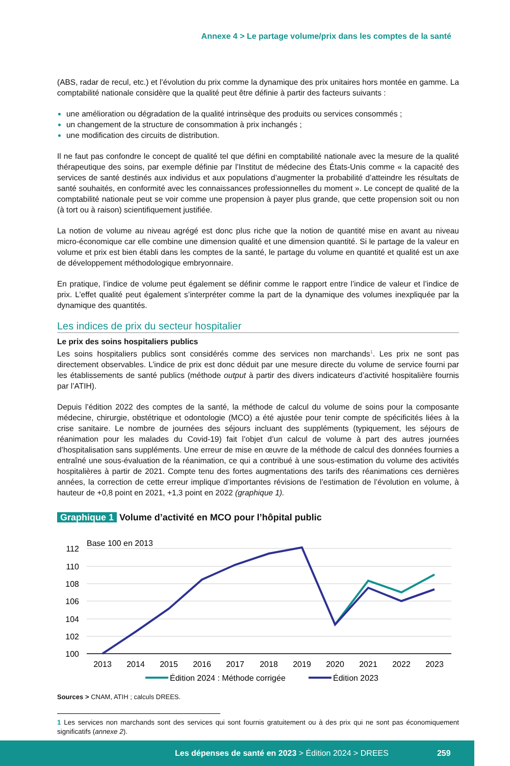Annexe 4 > Le partage volume/prix dans les comptes de la santé
(ABS, radar de recul, etc.) et l’évolution du prix comme la dynamique des prix unitaires hors montée en gamme. La comptabilité nationale considère que la qualité peut être définie à partir des facteurs suivants :
une amélioration ou dégradation de la qualité intrinsèque des produits ou services consommés ;
un changement de la structure de consommation à prix inchangés ;
une modification des circuits de distribution.
Il ne faut pas confondre le concept de qualité tel que défini en comptabilité nationale avec la mesure de la qualité thérapeutique des soins, par exemple définie par l’Institut de médecine des États-Unis comme « la capacité des services de santé destinés aux individus et aux populations d’augmenter la probabilité d’atteindre les résultats de santé souhaités, en conformité avec les connaissances professionnelles du moment ». Le concept de qualité de la comptabilité nationale peut se voir comme une propension à payer plus grande, que cette propension soit ou non (à tort ou à raison) scientifiquement justifiée.
La notion de volume au niveau agrégé est donc plus riche que la notion de quantité mise en avant au niveau micro-économique car elle combine une dimension qualité et une dimension quantité. Si le partage de la valeur en volume et prix est bien établi dans les comptes de la santé, le partage du volume en quantité et qualité est un axe de développement méthodologique embryonnaire.
En pratique, l’indice de volume peut également se définir comme le rapport entre l’indice de valeur et l’indice de prix. L’effet qualité peut également s’interpréter comme la part de la dynamique des volumes inexpliquée par la dynamique des quantités.
Les indices de prix du secteur hospitalier
Le prix des soins hospitaliers publics
Les soins hospitaliers publics sont considérés comme des services non marchands<sup>1</sup>. Les prix ne sont pas directement observables. L’indice de prix est donc déduit par une mesure directe du volume de service fourni par les établissements de santé publics (méthode output à partir des divers indicateurs d’activité hospitalière fournis par l’ATIH).
Depuis l’édition 2022 des comptes de la santé, la méthode de calcul du volume de soins pour la composante médecine, chirurgie, obstétrique et odontologie (MCO) a été ajustée pour tenir compte de spécificités liées à la crise sanitaire. Le nombre de journées des séjours incluant des suppléments (typiquement, les séjours de réanimation pour les malades du Covid-19) fait l’objet d’un calcul de volume à part des autres journées d’hospitalisation sans suppléments. Une erreur de mise en œuvre de la méthode de calcul des données fournies a entraîné une sous-évaluation de la réanimation, ce qui a contribué à une sous-estimation du volume des activités hospitalières à partir de 2021. Compte tenu des fortes augmentations des tarifs des réanimations ces dernières années, la correction de cette erreur implique d’importantes révisions de l’estimation de l’évolution en volume, à hauteur de +0,8 point en 2021, +1,3 point en 2022 (graphique 1).
Graphique 1 Volume d’activité en MCO pour l’hôpital public
Base 100 en 2013
112
110
108
106
104
102
100
2013
2014
2015
2016
2017
2018
2019
2020
2021
2022
2023
Édition 2024 : Méthode corrigée
Édition 2023
Sources > CNAM, ATIH ; calculs DREES.
1 Les services non marchands sont des services qui sont fournis gratuitement ou à des prix qui ne sont pas économiquement significatifs (annexe 2).
Les dépenses de santé en 2023 > Édition 2024 > DREES 259